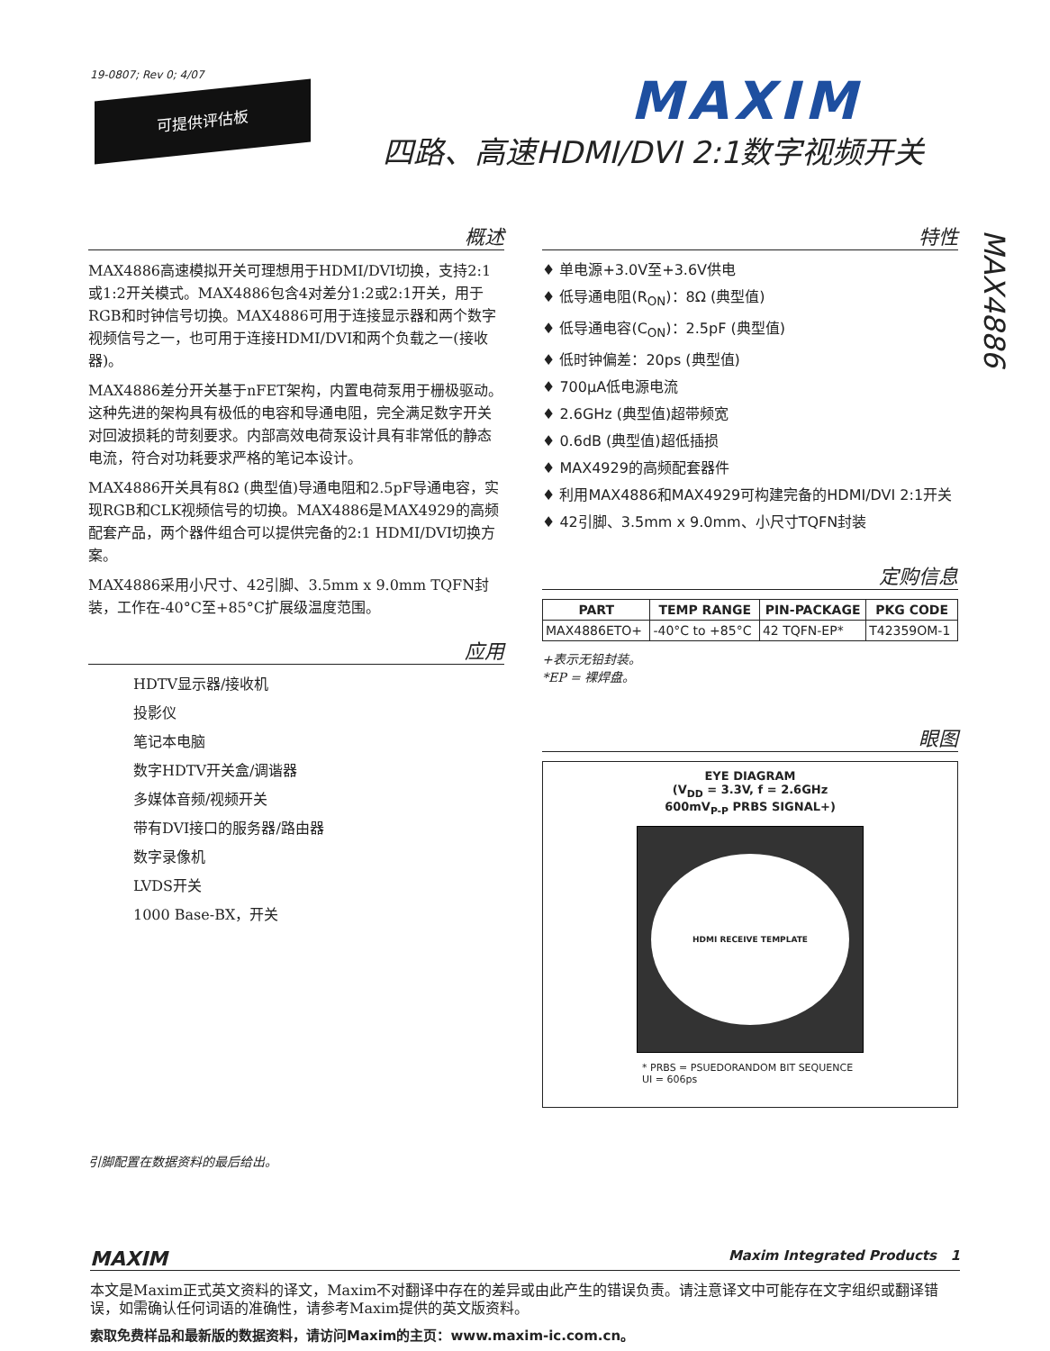19-0807; Rev 0; 4/07
可提供评估板 MAXIM
四路、高速HDMI/DVI 2:1数字视频开关
概述
MAX4886高速模拟开关可理想用于HDMI/DVI切换，支持2:1或1:2开关模式。MAX4886包含4对差分1:2或2:1开关，用于RGB和时钟信号切换。MAX4886可用于连接显示器和两个数字视频信号之一，也可用于连接HDMI/DVI和两个负载之一(接收器)。
MAX4886差分开关基于nFET架构，内置电荷泵用于栅极驱动。这种先进的架构具有极低的电容和导通电阻，完全满足数字开关对回波损耗的苛刻要求。内部高效电荷泵设计具有非常低的静态电流，符合对功耗要求严格的笔记本设计。
MAX4886开关具有8Ω (典型值)导通电阻和2.5pF导通电容，实现RGB和CLK视频信号的切换。MAX4886是MAX4929的高频配套产品，两个器件组合可以提供完备的2:1 HDMI/DVI切换方案。
MAX4886采用小尺寸、42引脚、3.5mm x 9.0mm TQFN封装，工作在-40°C至+85°C扩展级温度范围。
应用
HDTV显示器/接收机
投影仪
笔记本电脑
数字HDTV开关盒/调谐器
多媒体音频/视频开关
带有DVI接口的服务器/路由器
数字录像机
LVDS开关
1000 Base-BX，开关
引脚配置在数据资料的最后给出。
特性
♦ 单电源+3.0V至+3.6V供电
♦ 低导通电阻(R<sub>ON</sub>)：8Ω (典型值)
♦ 低导通电容(C<sub>ON</sub>)：2.5pF (典型值)
♦ 低时钟偏差：20ps (典型值)
♦ 700μA低电源电流
♦ 2.6GHz (典型值)超带频宽
♦ 0.6dB (典型值)超低插损
♦ MAX4929的高频配套器件
♦ 利用MAX4886和MAX4929可构建完备的HDMI/DVI 2:1开关
♦ 42引脚、3.5mm x 9.0mm、小尺寸TQFN封装
定购信息
| PART | TEMP RANGE | PIN-PACKAGE | PKG CODE |
| --- | --- | --- | --- |
| MAX4886ETO+ | -40°C to +85°C | 42 TQFN-EP* | T42359OM-1 |
+表示无铅封装。
*EP = 裸焊盘。
眼图
EYE DIAGRAM
(V<sub>DD</sub> = 3.3V, f = 2.6GHz
600mV<sub>P-P</sub> PRBS SIGNAL+)
HDMI RECEIVE TEMPLATE
* PRBS = PSUEDORANDOM BIT SEQUENCE
UI = 606ps
MAX4886
MAXIM Maxim Integrated Products 1
本文是Maxim正式英文资料的译文，Maxim不对翻译中存在的差异或由此产生的错误负责。请注意译文中可能存在文字组织或翻译错误，如需确认任何词语的准确性，请参考Maxim提供的英文版资料。
索取免费样品和最新版的数据资料，请访问Maxim的主页：www.maxim-ic.com.cn。